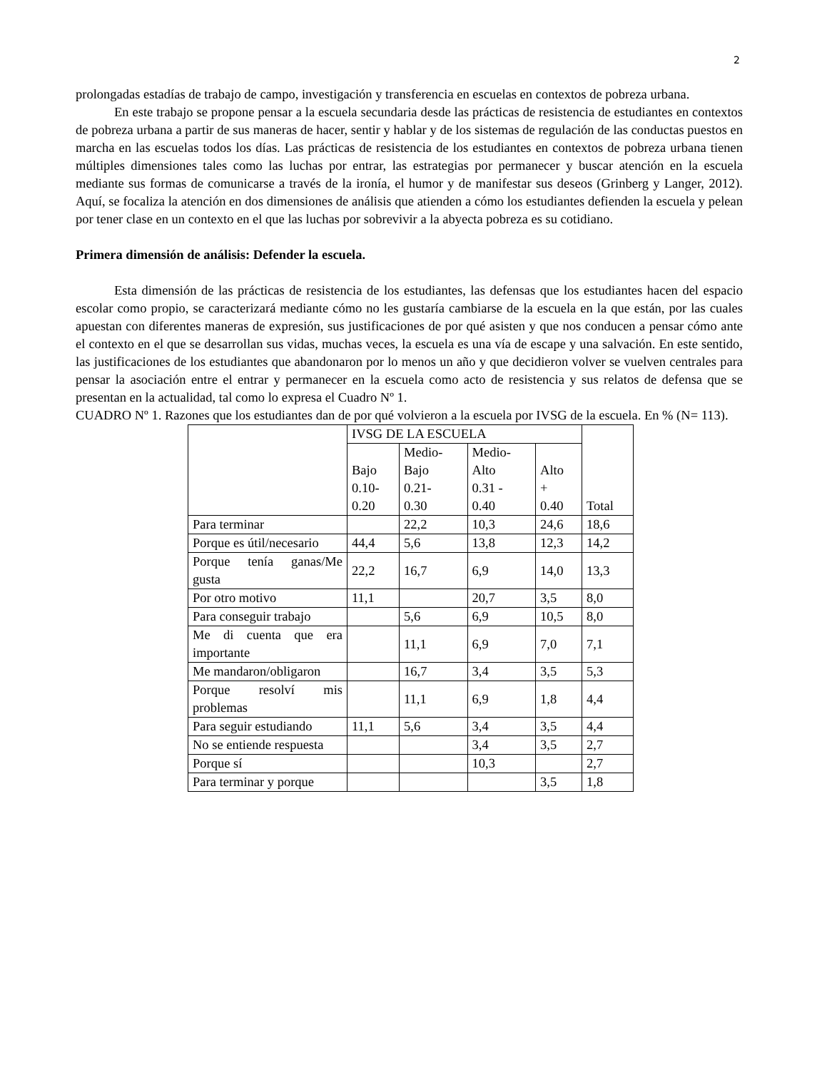2
prolongadas estadías de trabajo de campo, investigación y transferencia en escuelas en contextos de pobreza urbana.
En este trabajo se propone pensar a la escuela secundaria desde las prácticas de resistencia de estudiantes en contextos de pobreza urbana a partir de sus maneras de hacer, sentir y hablar y de los sistemas de regulación de las conductas puestos en marcha en las escuelas todos los días. Las prácticas de resistencia de los estudiantes en contextos de pobreza urbana tienen múltiples dimensiones tales como las luchas por entrar, las estrategias por permanecer y buscar atención en la escuela mediante sus formas de comunicarse a través de la ironía, el humor y de manifestar sus deseos (Grinberg y Langer, 2012). Aquí, se focaliza la atención en dos dimensiones de análisis que atienden a cómo los estudiantes defienden la escuela y pelean por tener clase en un contexto en el que las luchas por sobrevivir a la abyecta pobreza es su cotidiano.
Primera dimensión de análisis: Defender la escuela.
Esta dimensión de las prácticas de resistencia de los estudiantes, las defensas que los estudiantes hacen del espacio escolar como propio, se caracterizará mediante cómo no les gustaría cambiarse de la escuela en la que están, por las cuales apuestan con diferentes maneras de expresión, sus justificaciones de por qué asisten y que nos conducen a pensar cómo ante el contexto en el que se desarrollan sus vidas, muchas veces, la escuela es una vía de escape y una salvación. En este sentido, las justificaciones de los estudiantes que abandonaron por lo menos un año y que decidieron volver se vuelven centrales para pensar la asociación entre el entrar y permanecer en la escuela como acto de resistencia y sus relatos de defensa que se presentan en la actualidad, tal como lo expresa el Cuadro Nº 1.
CUADRO Nº 1. Razones que los estudiantes dan de por qué volvieron a la escuela por IVSG de la escuela. En % (N= 113).
| | IVSG DE LA ESCUELA | | | | Total |
| | Bajo 0.10- 0.20 | Medio- Bajo 0.21- 0.30 | Medio- Alto 0.31 - 0.40 | Alto + 0.40 | |
| Para terminar | | 22,2 | 10,3 | 24,6 | 18,6 |
| Porque es útil/necesario | 44,4 | 5,6 | 13,8 | 12,3 | 14,2 |
| Porque tenía ganas/Me gusta | 22,2 | 16,7 | 6,9 | 14,0 | 13,3 |
| Por otro motivo | 11,1 | | 20,7 | 3,5 | 8,0 |
| Para conseguir trabajo | | 5,6 | 6,9 | 10,5 | 8,0 |
| Me di cuenta que era importante | | 11,1 | 6,9 | 7,0 | 7,1 |
| Me mandaron/obligaron | | 16,7 | 3,4 | 3,5 | 5,3 |
| Porque resolví mis problemas | | 11,1 | 6,9 | 1,8 | 4,4 |
| Para seguir estudiando | 11,1 | 5,6 | 3,4 | 3,5 | 4,4 |
| No se entiende respuesta | | | 3,4 | 3,5 | 2,7 |
| Porque sí | | | 10,3 | | 2,7 |
| Para terminar y porque | | | | 3,5 | 1,8 |